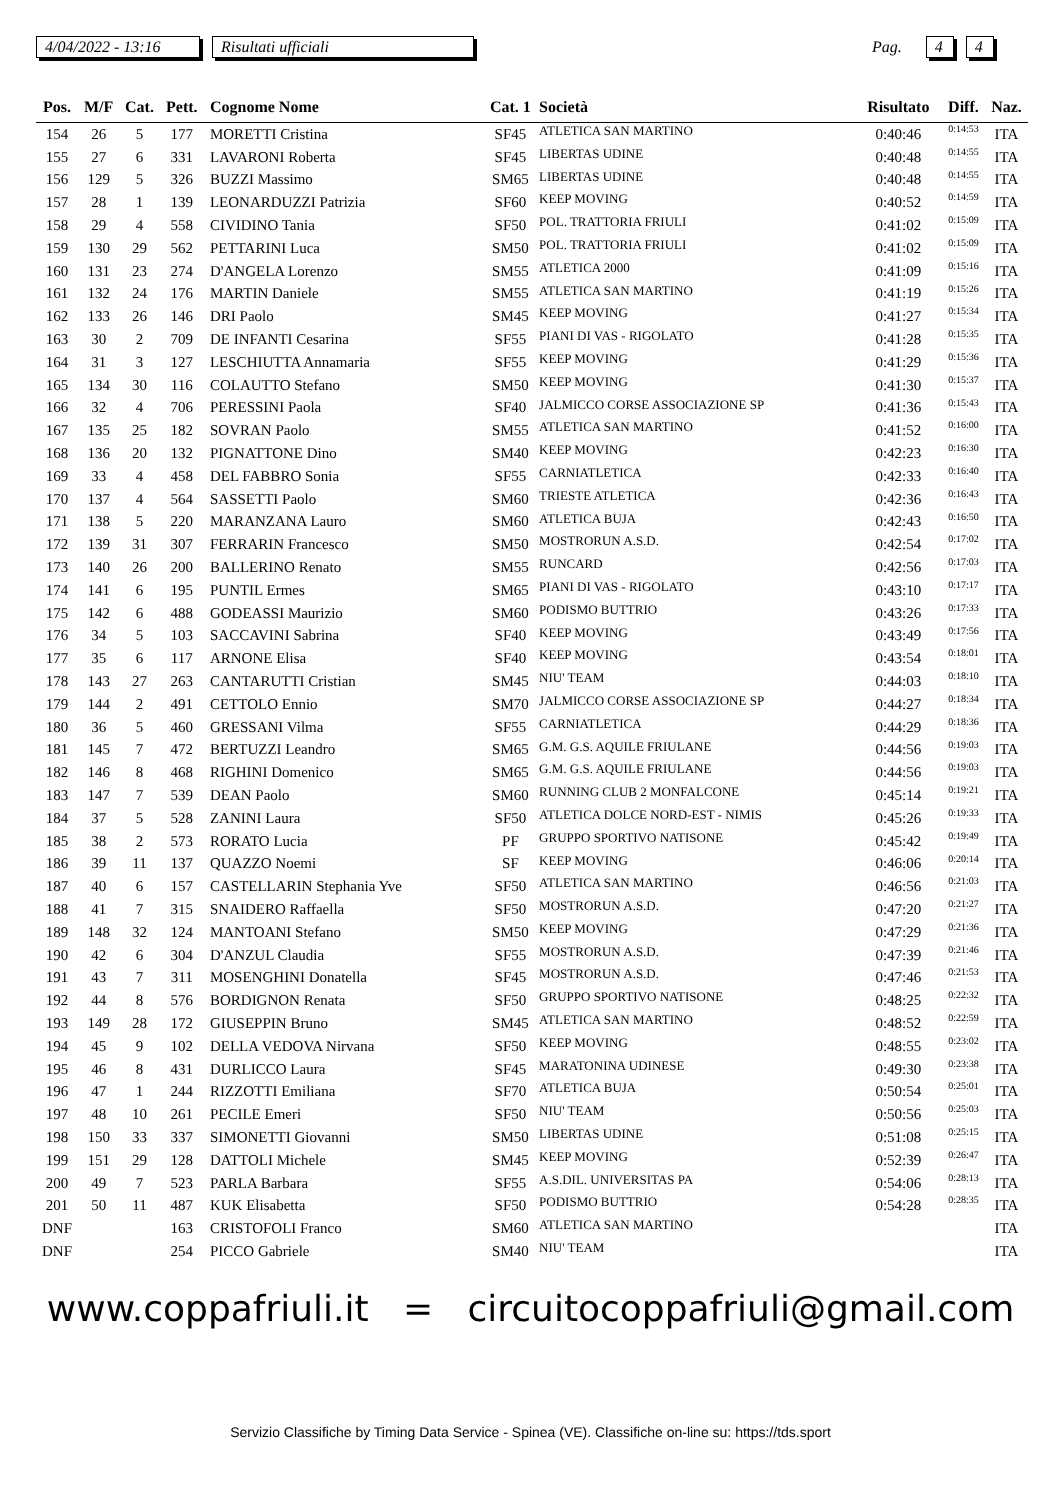4/04/2022 - 13:16 Risultati ufficiali Pag. 4 4
| Pos. | M/F | Cat. | Pett. | Cognome Nome | Cat. 1 | Società | Risultato | Diff. | Naz. |
| --- | --- | --- | --- | --- | --- | --- | --- | --- | --- |
| 154 | 26 | 5 | 177 | MORETTI Cristina | SF45 | ATLETICA SAN MARTINO | 0:40:46 | 0:14:53 | ITA |
| 155 | 27 | 6 | 331 | LAVARONI Roberta | SF45 | LIBERTAS UDINE | 0:40:48 | 0:14:55 | ITA |
| 156 | 129 | 5 | 326 | BUZZI Massimo | SM65 | LIBERTAS UDINE | 0:40:48 | 0:14:55 | ITA |
| 157 | 28 | 1 | 139 | LEONARDUZZI Patrizia | SF60 | KEEP MOVING | 0:40:52 | 0:14:59 | ITA |
| 158 | 29 | 4 | 558 | CIVIDINO Tania | SF50 | POL. TRATTORIA FRIULI | 0:41:02 | 0:15:09 | ITA |
| 159 | 130 | 29 | 562 | PETTARINI Luca | SM50 | POL. TRATTORIA FRIULI | 0:41:02 | 0:15:09 | ITA |
| 160 | 131 | 23 | 274 | D'ANGELA Lorenzo | SM55 | ATLETICA 2000 | 0:41:09 | 0:15:16 | ITA |
| 161 | 132 | 24 | 176 | MARTIN Daniele | SM55 | ATLETICA SAN MARTINO | 0:41:19 | 0:15:26 | ITA |
| 162 | 133 | 26 | 146 | DRI Paolo | SM45 | KEEP MOVING | 0:41:27 | 0:15:34 | ITA |
| 163 | 30 | 2 | 709 | DE INFANTI Cesarina | SF55 | PIANI DI VAS - RIGOLATO | 0:41:28 | 0:15:35 | ITA |
| 164 | 31 | 3 | 127 | LESCHIUTTA Annamaria | SF55 | KEEP MOVING | 0:41:29 | 0:15:36 | ITA |
| 165 | 134 | 30 | 116 | COLAUTTO Stefano | SM50 | KEEP MOVING | 0:41:30 | 0:15:37 | ITA |
| 166 | 32 | 4 | 706 | PERESSINI Paola | SF40 | JALMICCO CORSE ASSOCIAZIONE SP | 0:41:36 | 0:15:43 | ITA |
| 167 | 135 | 25 | 182 | SOVRAN Paolo | SM55 | ATLETICA SAN MARTINO | 0:41:52 | 0:16:00 | ITA |
| 168 | 136 | 20 | 132 | PIGNATTONE Dino | SM40 | KEEP MOVING | 0:42:23 | 0:16:30 | ITA |
| 169 | 33 | 4 | 458 | DEL FABBRO Sonia | SF55 | CARNIATLETICA | 0:42:33 | 0:16:40 | ITA |
| 170 | 137 | 4 | 564 | SASSETTI Paolo | SM60 | TRIESTE ATLETICA | 0:42:36 | 0:16:43 | ITA |
| 171 | 138 | 5 | 220 | MARANZANA Lauro | SM60 | ATLETICA BUJA | 0:42:43 | 0:16:50 | ITA |
| 172 | 139 | 31 | 307 | FERRARIN Francesco | SM50 | MOSTRORUN A.S.D. | 0:42:54 | 0:17:02 | ITA |
| 173 | 140 | 26 | 200 | BALLERINO Renato | SM55 | RUNCARD | 0:42:56 | 0:17:03 | ITA |
| 174 | 141 | 6 | 195 | PUNTIL Ermes | SM65 | PIANI DI VAS - RIGOLATO | 0:43:10 | 0:17:17 | ITA |
| 175 | 142 | 6 | 488 | GODEASSI Maurizio | SM60 | PODISMO BUTTRIO | 0:43:26 | 0:17:33 | ITA |
| 176 | 34 | 5 | 103 | SACCAVINI Sabrina | SF40 | KEEP MOVING | 0:43:49 | 0:17:56 | ITA |
| 177 | 35 | 6 | 117 | ARNONE Elisa | SF40 | KEEP MOVING | 0:43:54 | 0:18:01 | ITA |
| 178 | 143 | 27 | 263 | CANTARUTTI Cristian | SM45 | NIU' TEAM | 0:44:03 | 0:18:10 | ITA |
| 179 | 144 | 2 | 491 | CETTOLO Ennio | SM70 | JALMICCO CORSE ASSOCIAZIONE SP | 0:44:27 | 0:18:34 | ITA |
| 180 | 36 | 5 | 460 | GRESSANI Vilma | SF55 | CARNIATLETICA | 0:44:29 | 0:18:36 | ITA |
| 181 | 145 | 7 | 472 | BERTUZZI Leandro | SM65 | G.M. G.S. AQUILE FRIULANE | 0:44:56 | 0:19:03 | ITA |
| 182 | 146 | 8 | 468 | RIGHINI Domenico | SM65 | G.M. G.S. AQUILE FRIULANE | 0:44:56 | 0:19:03 | ITA |
| 183 | 147 | 7 | 539 | DEAN Paolo | SM60 | RUNNING CLUB 2 MONFALCONE | 0:45:14 | 0:19:21 | ITA |
| 184 | 37 | 5 | 528 | ZANINI Laura | SF50 | ATLETICA DOLCE NORD-EST - NIMIS | 0:45:26 | 0:19:33 | ITA |
| 185 | 38 | 2 | 573 | RORATO Lucia | PF | GRUPPO SPORTIVO NATISONE | 0:45:42 | 0:19:49 | ITA |
| 186 | 39 | 11 | 137 | QUAZZO Noemi | SF | KEEP MOVING | 0:46:06 | 0:20:14 | ITA |
| 187 | 40 | 6 | 157 | CASTELLARIN Stephania Yve | SF50 | ATLETICA SAN MARTINO | 0:46:56 | 0:21:03 | ITA |
| 188 | 41 | 7 | 315 | SNAIDERO Raffaella | SF50 | MOSTRORUN A.S.D. | 0:47:20 | 0:21:27 | ITA |
| 189 | 148 | 32 | 124 | MANTOANI Stefano | SM50 | KEEP MOVING | 0:47:29 | 0:21:36 | ITA |
| 190 | 42 | 6 | 304 | D'ANZUL Claudia | SF55 | MOSTRORUN A.S.D. | 0:47:39 | 0:21:46 | ITA |
| 191 | 43 | 7 | 311 | MOSENGHINI Donatella | SF45 | MOSTRORUN A.S.D. | 0:47:46 | 0:21:53 | ITA |
| 192 | 44 | 8 | 576 | BORDIGNON Renata | SF50 | GRUPPO SPORTIVO NATISONE | 0:48:25 | 0:22:32 | ITA |
| 193 | 149 | 28 | 172 | GIUSEPPIN Bruno | SM45 | ATLETICA SAN MARTINO | 0:48:52 | 0:22:59 | ITA |
| 194 | 45 | 9 | 102 | DELLA VEDOVA Nirvana | SF50 | KEEP MOVING | 0:48:55 | 0:23:02 | ITA |
| 195 | 46 | 8 | 431 | DURLICCO Laura | SF45 | MARATONINA UDINESE | 0:49:30 | 0:23:38 | ITA |
| 196 | 47 | 1 | 244 | RIZZOTTI Emiliana | SF70 | ATLETICA BUJA | 0:50:54 | 0:25:01 | ITA |
| 197 | 48 | 10 | 261 | PECILE Emeri | SF50 | NIU' TEAM | 0:50:56 | 0:25:03 | ITA |
| 198 | 150 | 33 | 337 | SIMONETTI Giovanni | SM50 | LIBERTAS UDINE | 0:51:08 | 0:25:15 | ITA |
| 199 | 151 | 29 | 128 | DATTOLI Michele | SM45 | KEEP MOVING | 0:52:39 | 0:26:47 | ITA |
| 200 | 49 | 7 | 523 | PARLA Barbara | SF55 | A.S.DIL. UNIVERSITAS PA | 0:54:06 | 0:28:13 | ITA |
| 201 | 50 | 11 | 487 | KUK Elisabetta | SF50 | PODISMO BUTTRIO | 0:54:28 | 0:28:35 | ITA |
| DNF | | | 163 | CRISTOFOLI Franco | SM60 | ATLETICA SAN MARTINO | | | ITA |
| DNF | | | 254 | PICCO Gabriele | SM40 | NIU' TEAM | | | ITA |
www.coppafriuli.it = circuitocoppafriuli@gmail.com
Servizio Classifiche by Timing Data Service - Spinea (VE). Classifiche on-line su: https://tds.sport